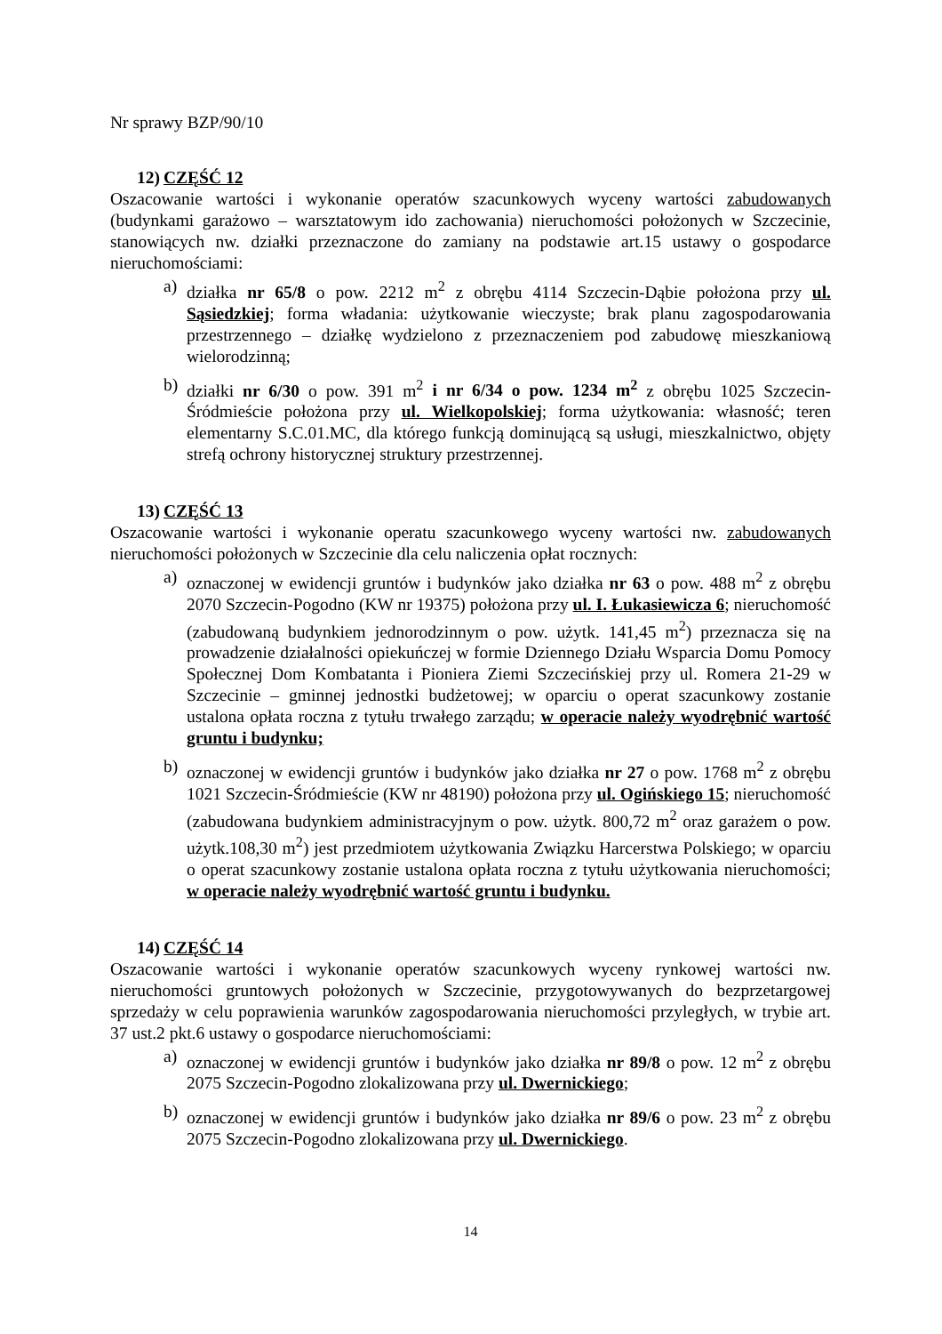Nr sprawy BZP/90/10
12) CZĘŚĆ 12
Oszacowanie wartości i wykonanie operatów szacunkowych wyceny wartości zabudowanych (budynkami garażowo – warsztatowym ido zachowania) nieruchomości położonych w Szczecinie, stanowiących nw. działki przeznaczone do zamiany na podstawie art.15 ustawy o gospodarce nieruchomościami:
a) działka nr 65/8 o pow. 2212 m<sup>2</sup> z obrębu 4114 Szczecin-Dąbie położona przy ul. Sąsiedzkiej; forma władania: użytkowanie wieczyste; brak planu zagospodarowania przestrzennego – działkę wydzielono z przeznaczeniem pod zabudowę mieszkaniową wielorodzinną;
b) działki nr 6/30 o pow. 391 m<sup>2</sup> i nr 6/34 o pow. 1234 m<sup>2</sup> z obrębu 1025 Szczecin-Śródmieście położona przy ul. Wielkopolskiej; forma użytkowania: własność; teren elementarny S.C.01.MC, dla którego funkcją dominującą są usługi, mieszkalnictwo, objęty strefą ochrony historycznej struktury przestrzennej.
13) CZĘŚĆ 13
Oszacowanie wartości i wykonanie operatu szacunkowego wyceny wartości nw. zabudowanych nieruchomości położonych w Szczecinie dla celu naliczenia opłat rocznych:
a) oznaczonej w ewidencji gruntów i budynków jako działka nr 63 o pow. 488 m<sup>2</sup> z obrębu 2070 Szczecin-Pogodno (KW nr 19375) położona przy ul. I. Łukasiewicza 6; nieruchomość (zabudowaną budynkiem jednorodzinnym o pow. użytk. 141,45 m<sup>2</sup>) przeznacza się na prowadzenie działalności opiekuńczej w formie Dziennego Działu Wsparcia Domu Pomocy Społecznej Dom Kombatanta i Pioniera Ziemi Szczecińskiej przy ul. Romera 21-29 w Szczecinie – gminnej jednostki budżetowej; w oparciu o operat szacunkowy zostanie ustalona opłata roczna z tytułu trwałego zarządu; w operacie należy wyodrębnić wartość gruntu i budynku;
b) oznaczonej w ewidencji gruntów i budynków jako działka nr 27 o pow. 1768 m<sup>2</sup> z obrębu 1021 Szczecin-Śródmieście (KW nr 48190) położona przy ul. Ogińskiego 15; nieruchomość (zabudowana budynkiem administracyjnym o pow. użytk. 800,72 m<sup>2</sup> oraz garażem o pow. użytk.108,30 m<sup>2</sup>) jest przedmiotem użytkowania Związku Harcerstwa Polskiego; w oparciu o operat szacunkowy zostanie ustalona opłata roczna z tytułu użytkowania nieruchomości; w operacie należy wyodrębnić wartość gruntu i budynku.
14) CZĘŚĆ 14
Oszacowanie wartości i wykonanie operatów szacunkowych wyceny rynkowej wartości nw. nieruchomości gruntowych położonych w Szczecinie, przygotowywanych do bezprzetargowej sprzedaży w celu poprawienia warunków zagospodarowania nieruchomości przyległych, w trybie art. 37 ust.2 pkt.6 ustawy o gospodarce nieruchomościami:
a) oznaczonej w ewidencji gruntów i budynków jako działka nr 89/8 o pow. 12 m<sup>2</sup> z obrębu 2075 Szczecin-Pogodno zlokalizowana przy ul. Dwernickiego;
b) oznaczonej w ewidencji gruntów i budynków jako działka nr 89/6 o pow. 23 m<sup>2</sup> z obrębu 2075 Szczecin-Pogodno zlokalizowana przy ul. Dwernickiego.
14